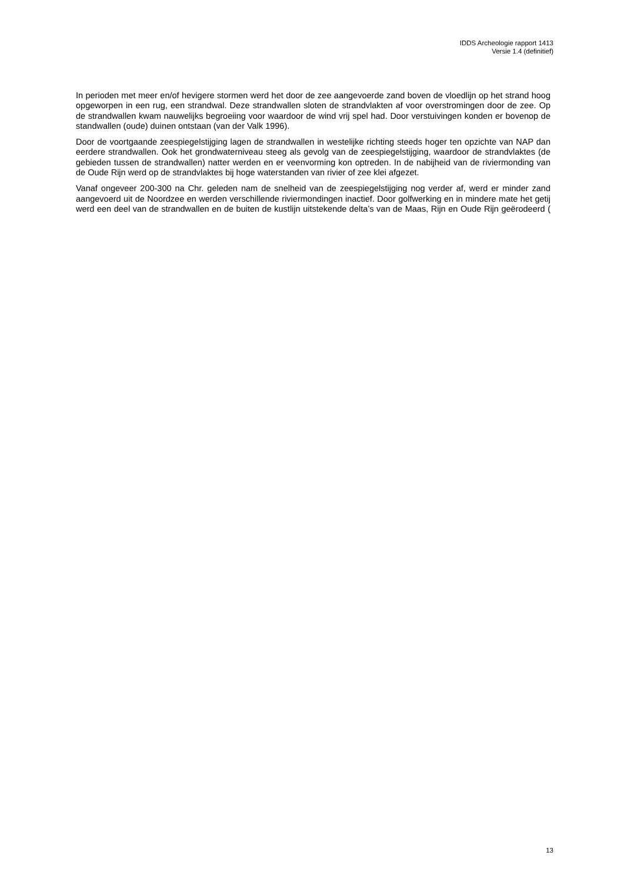IDDS Archeologie rapport 1413
Versie 1.4 (definitief)
In perioden met meer en/of hevigere stormen werd het door de zee aangevoerde zand boven de vloedlijn op het strand hoog opgeworpen in een rug, een strandwal. Deze strandwallen sloten de strandvlakten af voor overstromingen door de zee. Op de strandwallen kwam nauwelijks begroeiing voor waardoor de wind vrij spel had. Door verstuivingen konden er bovenop de standwallen (oude) duinen ontstaan (van der Valk 1996).
Door de voortgaande zeespiegelstijging lagen de strandwallen in westelijke richting steeds hoger ten opzichte van NAP dan eerdere strandwallen. Ook het grondwaterniveau steeg als gevolg van de zeespiegelstijging, waardoor de strandvlaktes (de gebieden tussen de strandwallen) natter werden en er veenvorming kon optreden. In de nabijheid van de riviermonding van de Oude Rijn werd op de strandvlaktes bij hoge waterstanden van rivier of zee klei afgezet.
Vanaf ongeveer 200-300 na Chr. geleden nam de snelheid van de zeespiegelstijging nog verder af, werd er minder zand aangevoerd uit de Noordzee en werden verschillende riviermondingen inactief. Door golfwerking en in mindere mate het getij werd een deel van de strandwallen en de buiten de kustlijn uitstekende delta’s van de Maas, Rijn en Oude Rijn geërodeerd (
13